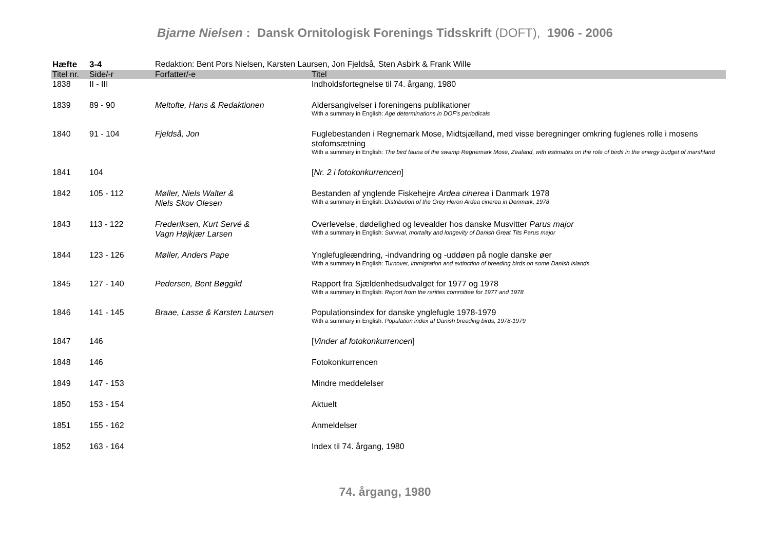Bjarne Nielsen : Dansk Ornitologisk Forenings Tidsskrift (DOFT), 1906 - 2006
| Hæfte | 3-4 | Redaktion: Bent Pors Nielsen, Karsten Laursen, Jon Fjeldså, Sten Asbirk & Frank Wille | |
| Titel nr. | Side/-r | Forfatter/-e | Titel |
| 1838 | II - III | | Indholdsfortegnelse til 74. årgang, 1980 |
| 1839 | 89 - 90 | Meltofte, Hans & Redaktionen | Aldersangivelser i foreningens publikationer With a summary in English: Age determinations in DOF's periodicals |
| 1840 | 91 - 104 | Fjeldså, Jon | Fuglebestanden i Regnemark Mose, Midtsjælland, med visse beregninger omkring fuglenes rolle i mosens stofomsætning With a summary in English: The bird fauna of the swamp Regnemark Mose, Zealand, with estimates on the role of birds in the energy budget of marshland |
| 1841 | 104 | | [ Nr. 2 i fotokonkurrencen ] |
| 1842 | 105 - 112 | Møller, Niels Walter & Niels Skov Olesen | Bestanden af ynglende Fiskehejre Ardea cinerea i Danmark 1978 With a summary in English: Distribution of the Grey Heron Ardea cinerea in Denmark, 1978 |
| 1843 | 113 - 122 | Frederiksen, Kurt Servé & Vagn Højkjær Larsen | Overlevelse, dødelighed og levealder hos danske Musvitter Parus major With a summary in English: Survival, mortality and longevity of Danish Great Tits Parus major |
| 1844 | 123 - 126 | Møller, Anders Pape | Ynglefugleændring, -indvandring og -uddøen på nogle danske øer With a summary in English: Turnover, immigration and extinction of breeding birds on some Danish islands |
| 1845 | 127 - 140 | Pedersen, Bent Bøggild | Rapport fra Sjældenhedsudvalget for 1977 og 1978 With a summary in English: Report from the rarities committee for 1977 and 1978 |
| 1846 | 141 - 145 | Braae, Lasse & Karsten Laursen | Populationsindex for danske ynglefugle 1978-1979 With a summary in English: Population index af Danish breeding birds, 1978-1979 |
| 1847 | 146 | | [ Vinder af fotokonkurrencen ] |
| 1848 | 146 | | Fotokonkurrencen |
| 1849 | 147 - 153 | | Mindre meddelelser |
| 1850 | 153 - 154 | | Aktuelt |
| 1851 | 155 - 162 | | Anmeldelser |
| 1852 | 163 - 164 | | Index til 74. årgang, 1980 |
74. årgang, 1980